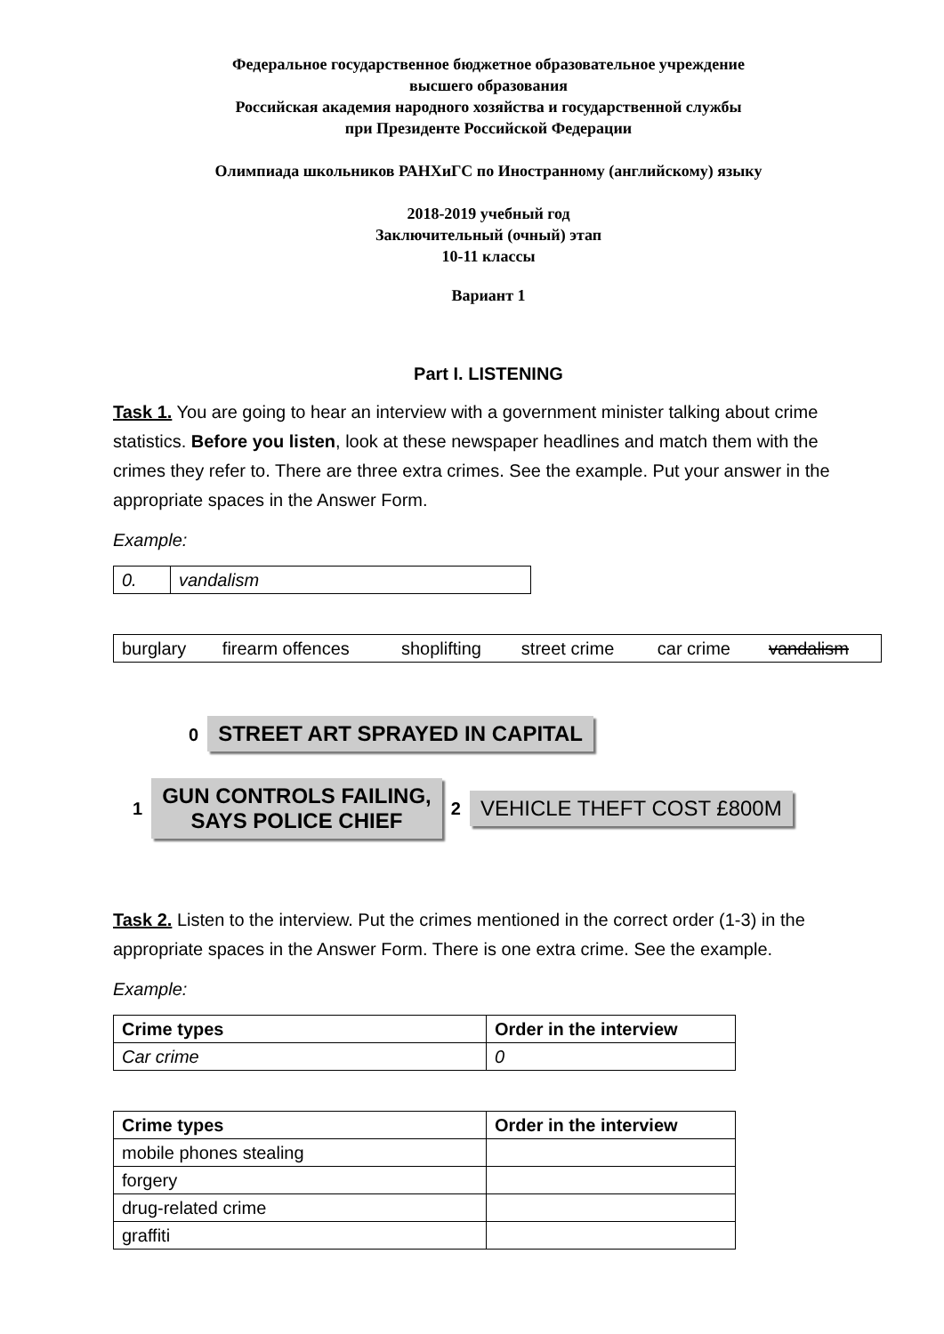Федеральное государственное бюджетное образовательное учреждение
высшего образования
Российская академия народного хозяйства и государственной службы
при Президенте Российской Федерации
Олимпиада школьников РАНХиГС по Иностранному (английскому) языку
2018-2019 учебный год
Заключительный (очный) этап
10-11 классы
Вариант 1
Part I. LISTENING
Task 1. You are going to hear an interview with a government minister talking about crime statistics. Before you listen, look at these newspaper headlines and match them with the crimes they refer to. There are three extra crimes. See the example. Put your answer in the appropriate spaces in the Answer Form.
Example:
| 0. | vandalism |
| burglary | firearm offences | shoplifting | street crime | car crime | vandalism |
0 STREET ART SPRAYED IN CAPITAL
1 GUN CONTROLS FAILING,
SAYS POLICE CHIEF 2 VEHICLE THEFT COST £800M
Task 2. Listen to the interview. Put the crimes mentioned in the correct order (1-3) in the appropriate spaces in the Answer Form. There is one extra crime. See the example.
Example:
| Crime types | Order in the interview |
| --- | --- |
| Car crime | 0 |
| Crime types | Order in the interview |
| --- | --- |
| mobile phones stealing | |
| forgery | |
| drug-related crime | |
| graffiti | |